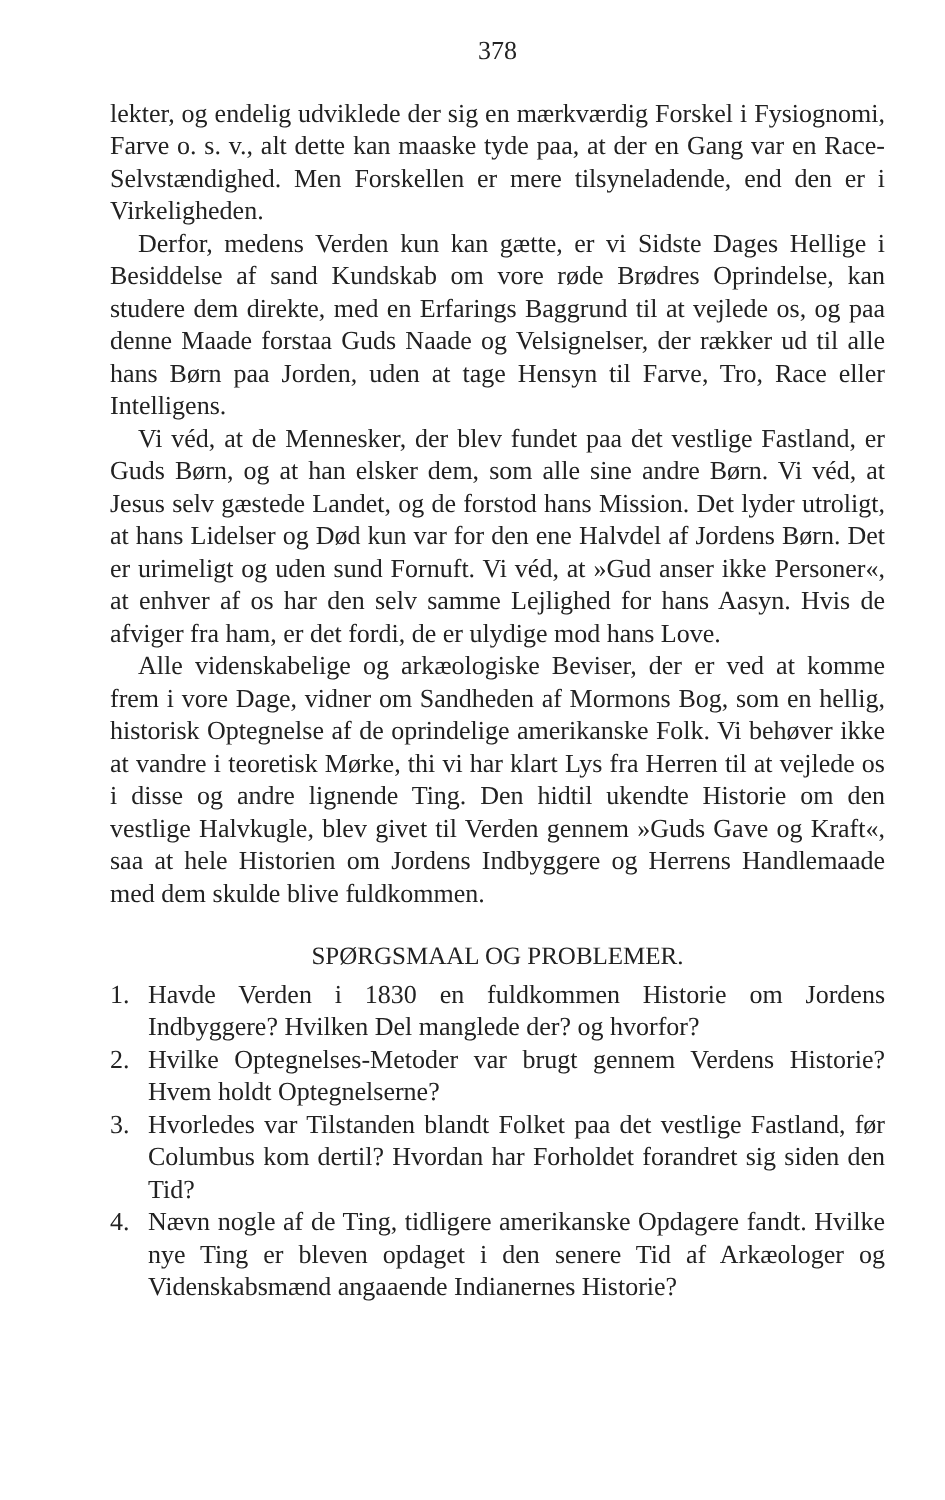378
lekter, og endelig udviklede der sig en mærkværdig Forskel i Fysiognomi, Farve o. s. v., alt dette kan maaske tyde paa, at der en Gang var en Race-Selvstændighed. Men Forskellen er mere tilsyneladende, end den er i Virkeligheden.
Derfor, medens Verden kun kan gætte, er vi Sidste Dages Hellige i Besiddelse af sand Kundskab om vore røde Brødres Oprindelse, kan studere dem direkte, med en Erfarings Baggrund til at vejlede os, og paa denne Maade forstaa Guds Naade og Velsignelser, der rækker ud til alle hans Børn paa Jorden, uden at tage Hensyn til Farve, Tro, Race eller Intelligens.
Vi véd, at de Mennesker, der blev fundet paa det vestlige Fastland, er Guds Børn, og at han elsker dem, som alle sine andre Børn. Vi véd, at Jesus selv gæstede Landet, og de forstod hans Mission. Det lyder utroligt, at hans Lidelser og Død kun var for den ene Halvdel af Jordens Børn. Det er urimeligt og uden sund Fornuft. Vi véd, at »Gud anser ikke Personer«, at enhver af os har den selv samme Lejlighed for hans Aasyn. Hvis de afviger fra ham, er det fordi, de er ulydige mod hans Love.
Alle videnskabelige og arkæologiske Beviser, der er ved at komme frem i vore Dage, vidner om Sandheden af Mormons Bog, som en hellig, historisk Optegnelse af de oprindelige amerikanske Folk. Vi behøver ikke at vandre i teoretisk Mørke, thi vi har klart Lys fra Herren til at vejlede os i disse og andre lignende Ting. Den hidtil ukendte Historie om den vestlige Halvkugle, blev givet til Verden gennem »Guds Gave og Kraft«, saa at hele Historien om Jordens Indbyggere og Herrens Handlemaade med dem skulde blive fuldkommen.
SPØRGSMAAL OG PROBLEMER.
1. Havde Verden i 1830 en fuldkommen Historie om Jordens Indbyggere? Hvilken Del manglede der? og hvorfor?
2. Hvilke Optegnelses-Metoder var brugt gennem Verdens Historie? Hvem holdt Optegnelserne?
3. Hvorledes var Tilstanden blandt Folket paa det vestlige Fastland, før Columbus kom dertil? Hvordan har Forholdet forandret sig siden den Tid?
4. Nævn nogle af de Ting, tidligere amerikanske Opdagere fandt. Hvilke nye Ting er bleven opdaget i den senere Tid af Arkæologer og Videnskabsmænd angaaende Indianernes Historie?